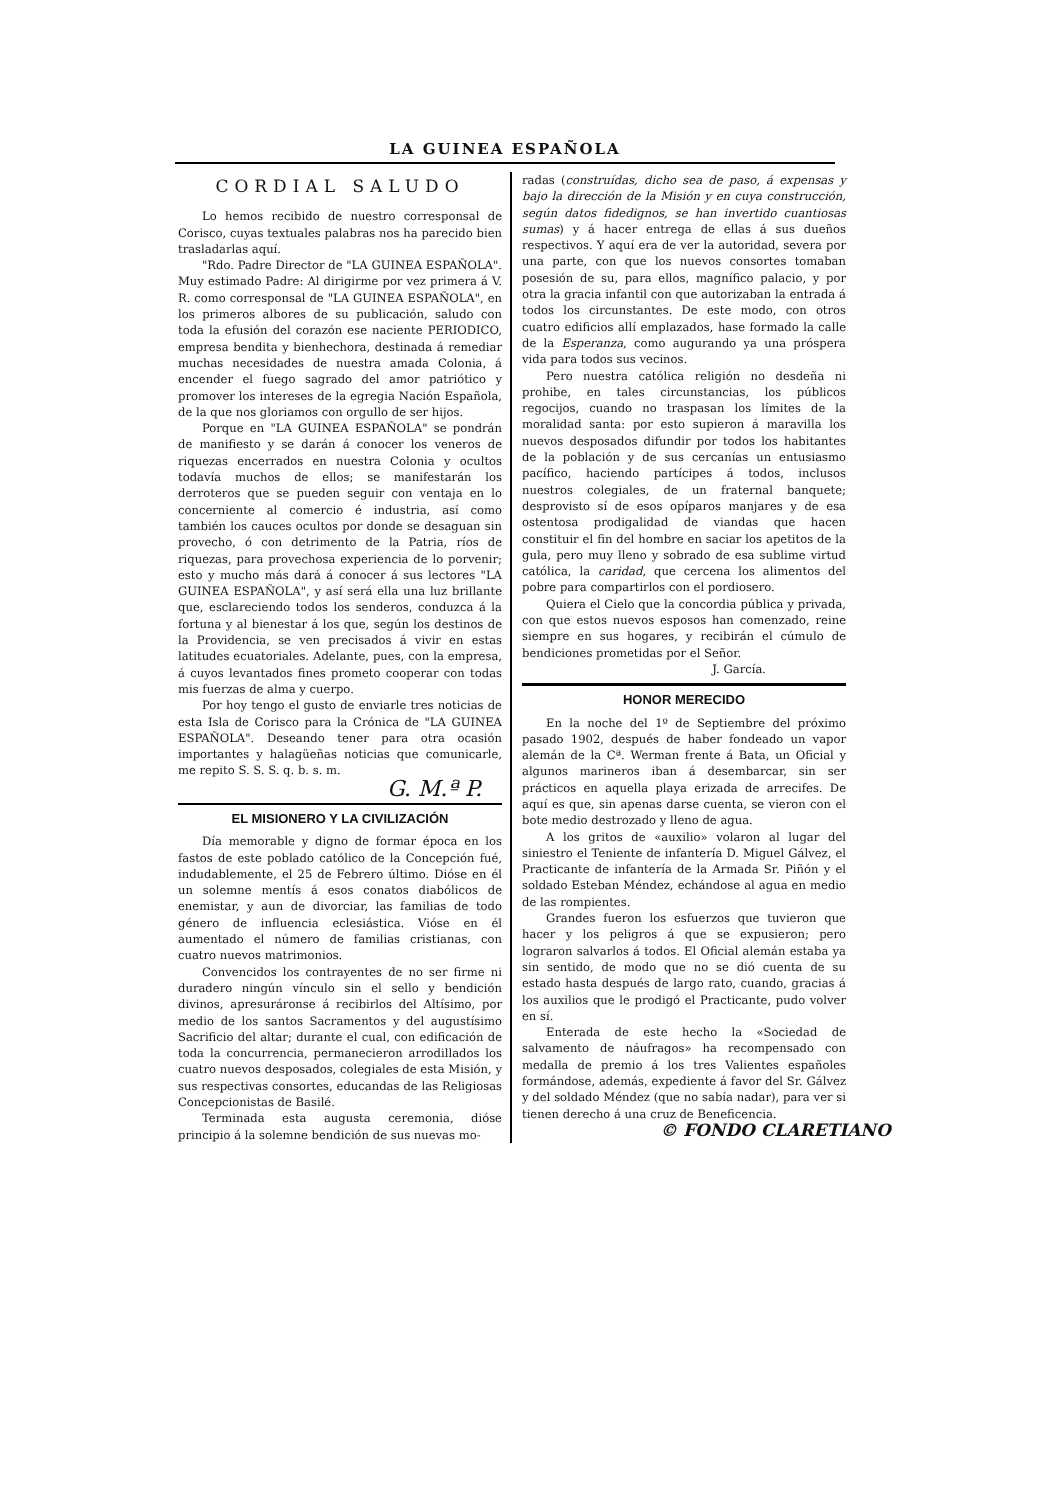LA GUINEA ESPAÑOLA
CORDIAL SALUDO
Lo hemos recibido de nuestro corresponsal de Corisco, cuyas textuales palabras nos ha parecido bien trasladarlas aquí.
"Rdo. Padre Director de "LA GUINEA ESPAÑOLA". Muy estimado Padre: Al dirigirme por vez primera á V. R. como corresponsal de "LA GUINEA ESPAÑOLA", en los primeros albores de su publicación, saludo con toda la efusión del corazón ese naciente PERIODICO, empresa bendita y bienhechora, destinada á remediar muchas necesidades de nuestra amada Colonia, á encender el fuego sagrado del amor patriótico y promover los intereses de la egregia Nación Española, de la que nos gloriamos con orgullo de ser hijos.
Porque en "LA GUINEA ESPAÑOLA" se pondrán de manifiesto y se darán á conocer los veneros de riquezas encerrados en nuestra Colonia y ocultos todavía muchos de ellos; se manifestarán los derroteros que se pueden seguir con ventaja en lo concerniente al comercio é industria, así como también los cauces ocultos por donde se desaguan sin provecho, ó con detrimento de la Patria, ríos de riquezas, para provechosa experiencia de lo porvenir; esto y mucho más dará á conocer á sus lectores "LA GUINEA ESPAÑOLA", y así será ella una luz brillante que, esclareciendo todos los senderos, conduzca á la fortuna y al bienestar á los que, según los destinos de la Providencia, se ven precisados á vivir en estas latitudes ecuatoriales. Adelante, pues, con la empresa, á cuyos levantados fines prometo cooperar con todas mis fuerzas de alma y cuerpo.
Por hoy tengo el gusto de enviarle tres noticias de esta Isla de Corisco para la Crónica de "LA GUINEA ESPAÑOLA". Deseando tener para otra ocasión importantes y halagüeñas noticias que comunicarle, me repito S. S. S. q. b. s. m.
G. M.ª P.
EL MISIONERO Y LA CIVILIZACIÓN
Día memorable y digno de formar época en los fastos de este poblado católico de la Concepción fué, indudablemente, el 25 de Febrero último. Dióse en él un solemne mentís á esos conatos diabólicos de enemistar, y aun de divorciar, las familias de todo género de influencia eclesiástica. Vióse en él aumentado el número de familias cristianas, con cuatro nuevos matrimonios.
Convencidos los contrayentes de no ser firme ni duradero ningún vínculo sin el sello y bendición divinos, apresuráronse á recibirlos del Altísimo, por medio de los santos Sacramentos y del augustísimo Sacrificio del altar; durante el cual, con edificación de toda la concurrencia, permanecieron arrodillados los cuatro nuevos desposados, colegiales de esta Misión, y sus respectivas consortes, educandas de las Religiosas Concepcionistas de Basilé.
Terminada esta augusta ceremonia, dióse principio á la solemne bendición de sus nuevas mo-
radas (construídas, dicho sea de paso, á expensas y bajo la dirección de la Misión y en cuya construcción, según datos fidedignos, se han invertido cuantiosas sumas) y á hacer entrega de ellas á sus dueños respectivos. Y aquí era de ver la autoridad, severa por una parte, con que los nuevos consortes tomaban posesión de su, para ellos, magnífico palacio, y por otra la gracia infantil con que autorizaban la entrada á todos los circunstantes. De este modo, con otros cuatro edificios allí emplazados, hase formado la calle de la Esperanza, como augurando ya una próspera vida para todos sus vecinos.
Pero nuestra católica religión no desdeña ni prohibe, en tales circunstancias, los públicos regocijos, cuando no traspasan los límites de la moralidad santa: por esto supieron á maravilla los nuevos desposados difundir por todos los habitantes de la población y de sus cercanías un entusiasmo pacífico, haciendo partícipes á todos, inclusos nuestros colegiales, de un fraternal banquete; desprovisto sí de esos opíparos manjares y de esa ostentosa prodigalidad de viandas que hacen constituir el fin del hombre en saciar los apetitos de la gula, pero muy lleno y sobrado de esa sublime virtud católica, la caridad, que cercena los alimentos del pobre para compartirlos con el pordiosero.
Quiera el Cielo que la concordia pública y privada, con que estos nuevos esposos han comenzado, reine siempre en sus hogares, y recibirán el cúmulo de bendiciones prometidas por el Señor.
J. García.
HONOR MERECIDO
En la noche del 1º de Septiembre del próximo pasado 1902, después de haber fondeado un vapor alemán de la Cª. Werman frente á Bata, un Oficial y algunos marineros iban á desembarcar, sin ser prácticos en aquella playa erizada de arrecifes. De aquí es que, sin apenas darse cuenta, se vieron con el bote medio destrozado y lleno de agua.
A los gritos de «auxilio» volaron al lugar del siniestro el Teniente de infantería D. Miguel Gálvez, el Practicante de infantería de la Armada Sr. Piñón y el soldado Esteban Méndez, echándose al agua en medio de las rompientes.
Grandes fueron los esfuerzos que tuvieron que hacer y los peligros á que se expusieron; pero lograron salvarlos á todos. El Oficial alemán estaba ya sin sentido, de modo que no se dió cuenta de su estado hasta después de largo rato, cuando, gracias á los auxilios que le prodigó el Practicante, pudo volver en sí.
Enterada de este hecho la «Sociedad de salvamento de náufragos» ha recompensado con medalla de premio á los tres Valientes españoles formándose, además, expediente á favor del Sr. Gálvez y del soldado Méndez (que no sabía nadar), para ver si tienen derecho á una cruz de Beneficencia.
© FONDO CLARETIANO